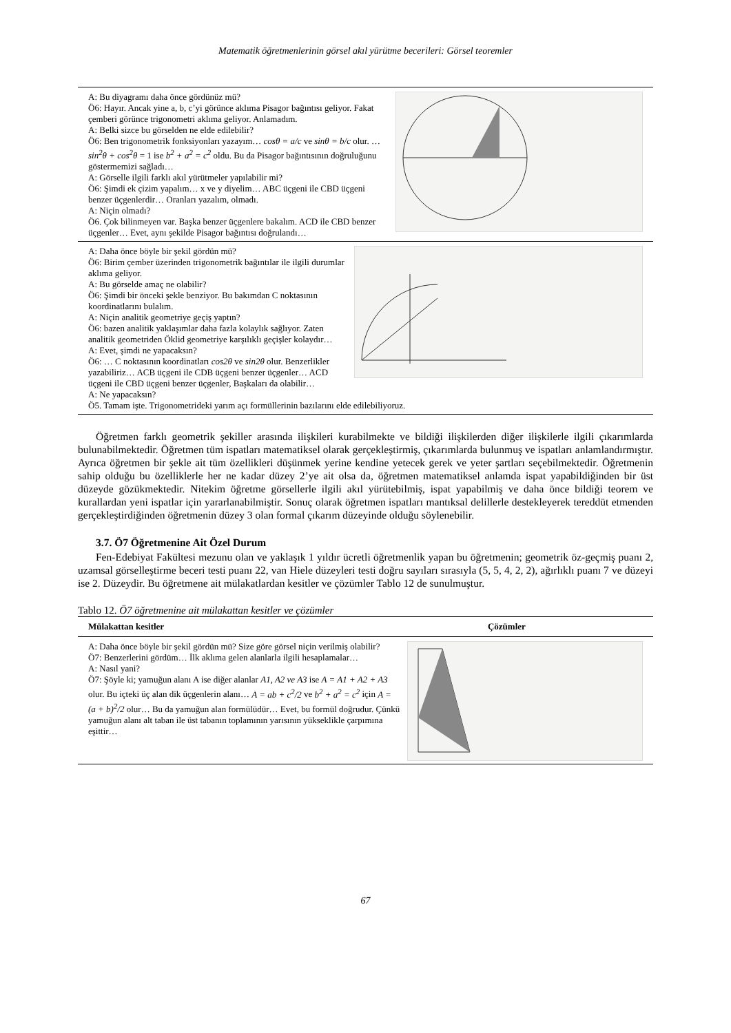Matematik öğretmenlerinin görsel akıl yürütme becerileri: Görsel teoremler
A: Bu diyagramı daha önce gördünüz mü?
Ö6: Hayır. Ancak yine a, b, c’yi görünce aklıma Pisagor bağıntısı geliyor. Fakat çemberi görünce trigonometri aklıma geliyor. Anlamadım.
A: Belki sizce bu görselden ne elde edilebilir?
Ö6: Ben trigonometrik fonksiyonları yazayım… cosθ = a/c ve sinθ = b/c olur. … sin<sup>2</sup>θ + cos<sup>2</sup>θ = 1 ise b<sup>2</sup> + a<sup>2</sup> = c<sup>2</sup> oldu. Bu da Pisagor bağıntısının doğruluğunu göstermemizi sağladı…
A: Görselle ilgili farklı akıl yürütmeler yapılabilir mi?
Ö6: Şimdi ek çizim yapalım… x ve y diyelim… ABC üçgeni ile CBD üçgeni benzer üçgenlerdir… Oranları yazalım, olmadı.
A: Niçin olmadı?
Ö6. Çok bilinmeyen var. Başka benzer üçgenlere bakalım. ACD ile CBD benzer üçgenler… Evet, aynı şekilde Pisagor bağıntısı doğrulandı…
A: Daha önce böyle bir şekil gördün mü?
Ö6: Birim çember üzerinden trigonometrik bağıntılar ile ilgili durumlar aklıma geliyor.
A: Bu görselde amaç ne olabilir?
Ö6: Şimdi bir önceki şekle benziyor. Bu bakımdan C noktasının koordinatlarını bulalım.
A: Niçin analitik geometriye geçiş yaptın?
Ö6: bazen analitik yaklaşımlar daha fazla kolaylık sağlıyor. Zaten analitik geometriden Öklid geometriye karşılıklı geçişler kolaydır…
A: Evet, şimdi ne yapacaksın?
Ö6: … C noktasının koordinatları cos2θ ve sin2θ olur. Benzerlikler yazabiliriz… ACB üçgeni ile CDB üçgeni benzer üçgenler… ACD üçgeni ile CBD üçgeni benzer üçgenler, Başkaları da olabilir…
A: Ne yapacaksın?
Ö5. Tamam işte. Trigonometrideki yarım açı formüllerinin bazılarını elde edilebiliyoruz.
Öğretmen farklı geometrik şekiller arasında ilişkileri kurabilmekte ve bildiği ilişkilerden diğer ilişkilerle ilgili çıkarımlarda bulunabilmektedir. Öğretmen tüm ispatları matematiksel olarak gerçekleştirmiş, çıkarımlarda bulunmuş ve ispatları anlamlandırmıştır. Ayrıca öğretmen bir şekle ait tüm özellikleri düşünmek yerine kendine yetecek gerek ve yeter şartları seçebilmektedir. Öğretmenin sahip olduğu bu özelliklerle her ne kadar düzey 2’ye ait olsa da, öğretmen matematiksel anlamda ispat yapabildiğinden bir üst düzeyde gözükmektedir. Nitekim öğretme görsellerle ilgili akıl yürütebilmiş, ispat yapabilmiş ve daha önce bildiği teorem ve kurallardan yeni ispatlar için yararlanabilmiştir. Sonuç olarak öğretmen ispatları mantıksal delillerle destekleyerek tereddüt etmenden gerçekleştirdiğinden öğretmenin düzey 3 olan formal çıkarım düzeyinde olduğu söylenebilir.
3.7. Ö7 Öğretmenine Ait Özel Durum
Fen-Edebiyat Fakültesi mezunu olan ve yaklaşık 1 yıldır ücretli öğretmenlik yapan bu öğretmenin; geometrik öz-geçmiş puanı 2, uzamsal görselleştirme beceri testi puanı 22, van Hiele düzeyleri testi doğru sayıları sırasıyla (5, 5, 4, 2, 2), ağırlıklı puanı 7 ve düzeyi ise 2. Düzeydir. Bu öğretmene ait mülakatlardan kesitler ve çözümler Tablo 12 de sunulmuştur.
Tablo 12. Ö7 öğretmenine ait mülakattan kesitler ve çözümler
| Mülakattan kesitler | Çözümler |
| --- | --- |
A: Daha önce böyle bir şekil gördün mü? Size göre görsel niçin verilmiş olabilir?
Ö7: Benzerlerini gördüm… İlk aklıma gelen alanlarla ilgili hesaplamalar…
A: Nasıl yani?
Ö7: Şöyle ki; yamuğun alanı A ise diğer alanlar A1, A2 ve A3 ise A = A1 + A2 + A3 olur. Bu içteki üç alan dik üçgenlerin alanı… A = ab + c<sup>2</sup>/2 ve b<sup>2</sup> + a<sup>2</sup> = c<sup>2</sup> için A = (a + b)<sup>2</sup>/2 olur… Bu da yamuğun alan formülüdür… Evet, bu formül doğrudur. Çünkü yamuğun alanı alt taban ile üst tabanın toplamının yarısının yükseklikle çarpımına eşittir…
67